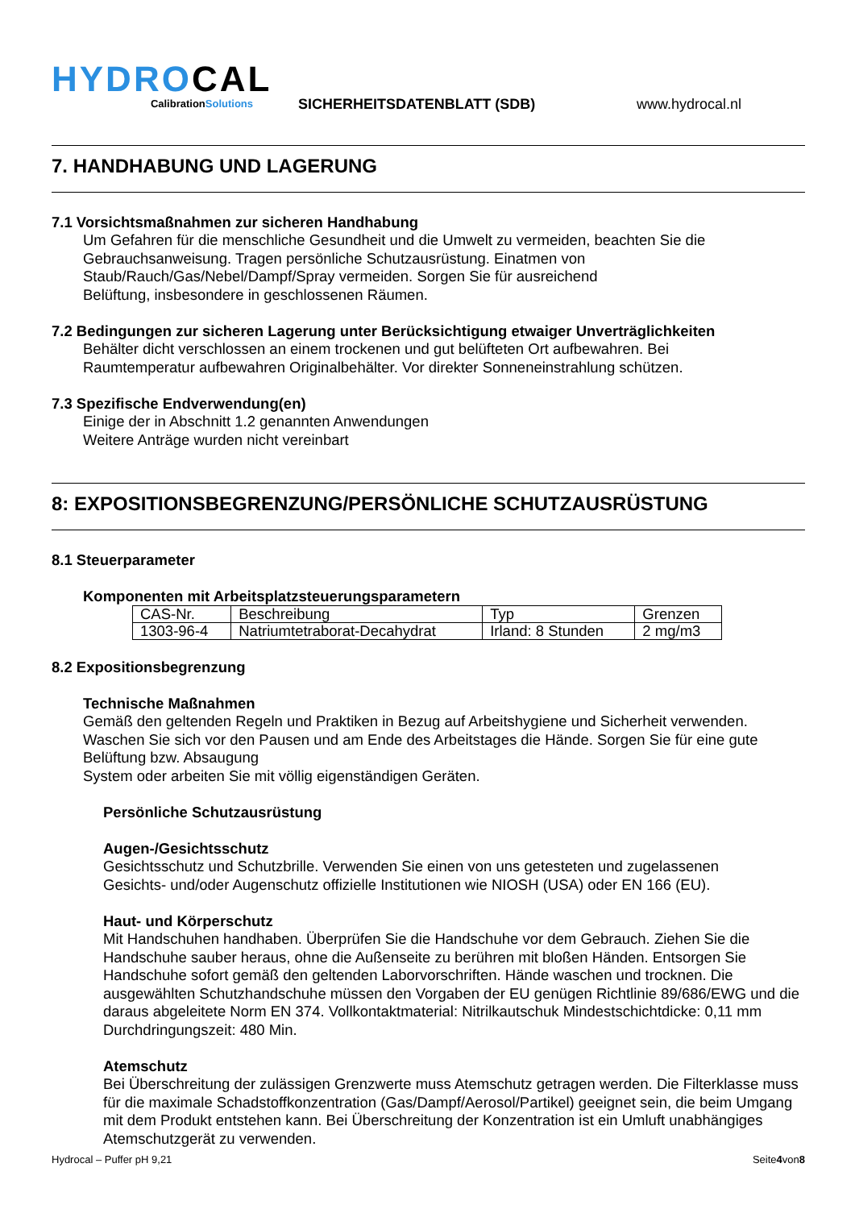HYDROCAL
CalibrationSolutions
SICHERHEITSDATENBLATT (SDB)
www.hydrocal.nl
7. HANDHABUNG UND LAGERUNG
7.1 Vorsichtsmaßnahmen zur sicheren Handhabung
Um Gefahren für die menschliche Gesundheit und die Umwelt zu vermeiden, beachten Sie die
Gebrauchsanweisung. Tragen persönliche Schutzausrüstung. Einatmen von
Staub/Rauch/Gas/Nebel/Dampf/Spray vermeiden. Sorgen Sie für ausreichend
Belüftung, insbesondere in geschlossenen Räumen.
7.2 Bedingungen zur sicheren Lagerung unter Berücksichtigung etwaiger Unverträglichkeiten
Behälter dicht verschlossen an einem trockenen und gut belüfteten Ort aufbewahren. Bei
Raumtemperatur aufbewahren Originalbehälter. Vor direkter Sonneneinstrahlung schützen.
7.3 Spezifische Endverwendung(en)
Einige der in Abschnitt 1.2 genannten Anwendungen
Weitere Anträge wurden nicht vereinbart
8: EXPOSITIONSBEGRENZUNG/PERSÖNLICHE SCHUTZAUSRÜSTUNG
8.1 Steuerparameter
Komponenten mit Arbeitsplatzsteuerungsparametern
| CAS-Nr. | Beschreibung | Typ | Grenzen |
| 1303-96-4 | Natriumtetraborat-Decahydrat | Irland: 8 Stunden | 2 mg/m3 |
8.2 Expositionsbegrenzung
Technische Maßnahmen
Gemäß den geltenden Regeln und Praktiken in Bezug auf Arbeitshygiene und Sicherheit verwenden.
Waschen Sie sich vor den Pausen und am Ende des Arbeitstages die Hände. Sorgen Sie für eine gute
Belüftung bzw. Absaugung
System oder arbeiten Sie mit völlig eigenständigen Geräten.
Persönliche Schutzausrüstung
Augen-/Gesichtsschutz
Gesichtsschutz und Schutzbrille. Verwenden Sie einen von uns getesteten und zugelassenen
Gesichts- und/oder Augenschutz offizielle Institutionen wie NIOSH (USA) oder EN 166 (EU).
Haut- und Körperschutz
Mit Handschuhen handhaben. Überprüfen Sie die Handschuhe vor dem Gebrauch. Ziehen Sie die Handschuhe sauber heraus, ohne die Außenseite zu berühren mit bloßen Händen. Entsorgen Sie Handschuhe sofort gemäß den geltenden Laborvorschriften. Hände waschen und trocknen. Die ausgewählten Schutzhandschuhe müssen den Vorgaben der EU genügen Richtlinie 89/686/EWG und die daraus abgeleitete Norm EN 374. Vollkontaktmaterial: Nitrilkautschuk Mindestschichtdicke: 0,11 mm Durchdringungszeit: 480 Min.
Atemschutz
Bei Überschreitung der zulässigen Grenzwerte muss Atemschutz getragen werden. Die Filterklasse muss für die maximale Schadstoffkonzentration (Gas/Dampf/Aerosol/Partikel) geeignet sein, die beim Umgang mit dem Produkt entstehen kann. Bei Überschreitung der Konzentration ist ein Umluft unabhängiges Atemschutzgerät zu verwenden.
Hydrocal – Puffer pH 9,21 Seite4von8